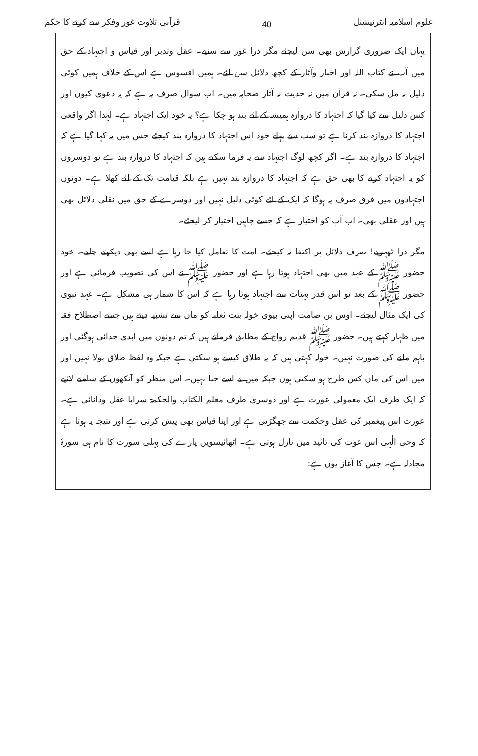علوم اسلامیہ انٹرنیشنل 40 قرآنی تلاوت غور وفکر سے کرنے کا حکم
یہاں ایک ضروری گزارش بھی سن لیجئے مگر ذرا غور سے سنیے۔ عقل وتدبر اور قیاس و اجتہاد کے حق میں آپ نے کتاب اللہ اور اخبار وآثار کے کچھ دلائل سن لئے۔ ہمیں افسوس ہے اس کے خلاف ہمیں کوئی دلیل نہ مل سکی۔ نہ قرآن میں نہ حدیث نہ آثار صحابہ میں۔ اب سوال صرف یہ ہے کہ یہ دعویٰ کیوں اور کس دلیل سے کیا گیا کہ اجتہاد کا دروازہ ہمیشہ کے لئے بند ہو چکا ہے؟ یہ خود ایک اجتہاد ہے۔ لہٰذا اگر واقعی اجتہاد کا دروازہ بند کرنا ہے تو سب سے پہلے خود اس اجتہاد کا دروازہ بند کیجئے جس میں یہ کہا گیا ہے کہ اجتہاد کا دروازہ بند ہے۔ اگر کچھ لوگ اجتہاد سے یہ فرما سکتے ہیں کہ اجتہاد کا دروازہ بند ہے تو دوسروں کو یہ اجتہاد کرنے کا بھی حق ہے کہ اجتہاد کا دروازہ بند نہیں ہے بلکہ قیامت تک کے لئے کھلا ہے۔ دونوں اجتہادوں میں فرق صرف یہ ہوگا کہ ایک کے لئے کوئی دلیل نہیں اور دوسرے کے حق میں نقلی دلائل بھی ہیں اور عقلی بھی۔ اب آپ کو اختیار ہے کہ جسے چاہیں اختیار کر لیجئے۔
مگر ذرا ٹھہریے! صرف دلائل پر اکتفا نہ کیجئے۔ امت کا تعامل کیا جا رہا ہے اسے بھی دیکھتے چلیے۔ خود حضور ﷺ کے عہد میں بھی اجتہاد ہوتا رہا ہے اور حضور ﷺ نے اس کی تصویب فرمائی ہے اور حضور ﷺ کے بعد تو اس قدر بہتات سے اجتہاد ہوتا رہا ہے کہ اس کا شمار ہی مشکل ہے۔ عہد نبوی کی ایک مثال لیجئے۔ اوس بن صامت اپنی بیوی خولہ بنت ثعلبہ کو ماں سے تشبیہ دیتے ہیں جسے اصطلاح فقہ میں ظہار کہتے ہیں۔ حضور ﷺ قدیم رواج کے مطابق فرماتے ہیں کہ تم دونوں میں ابدی جدائی ہوگئی اور باہم ملنے کی صورت نہیں۔ خولہ کہتی ہیں کہ یہ طلاق کیسے ہو سکتی ہے جبکہ وہ لفظ طلاق بولا نہیں اور میں اس کی ماں کس طرح ہو سکتی ہوں جبکہ میں نے اسے جنا نہیں۔ اس منظر کو آنکھوں کے سامنے لائیے کہ ایک طرف ایک معمولی عورت ہے اور دوسری طرف معلم الکتاب والحکمۃ سراپا عقل ودانائی ہے۔ عورت اس پیغمبر کی عقل وحکمت سے جھگڑتی ہے اور اپنا قیاس بھی پیش کرتی ہے اور نتیجہ یہ ہوتا ہے کہ وحی الٰہی اس عوت کی تائید میں نازل ہوتی ہے۔ اٹھائیسویں پارے کی پہلی سورت کا نام ہی سورۂ مجادلہ ہے۔ جس کا آغاز یوں ہے: